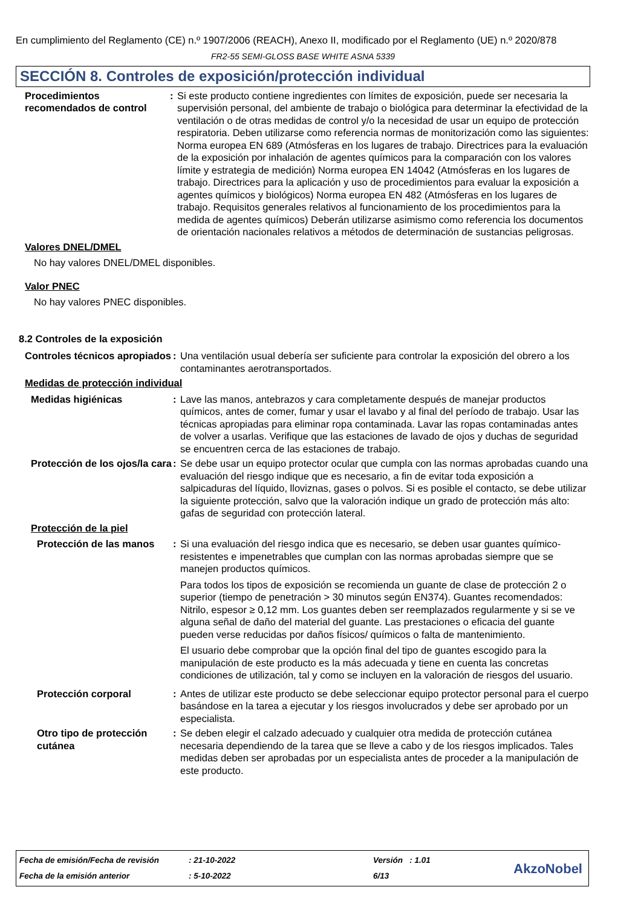En cumplimiento del Reglamento (CE) n.º 1907/2006 (REACH), Anexo II, modificado por el Reglamento (UE) n.º 2020/878
FR2-55 SEMI-GLOSS BASE WHITE ASNA 5339
SECCIÓN 8. Controles de exposición/protección individual
Procedimientos recomendados de control
: Si este producto contiene ingredientes con límites de exposición, puede ser necesaria la supervisión personal, del ambiente de trabajo o biológica para determinar la efectividad de la ventilación o de otras medidas de control y/o la necesidad de usar un equipo de protección respiratoria. Deben utilizarse como referencia normas de monitorización como las siguientes: Norma europea EN 689 (Atmósferas en los lugares de trabajo. Directrices para la evaluación de la exposición por inhalación de agentes químicos para la comparación con los valores límite y estrategia de medición) Norma europea EN 14042 (Atmósferas en los lugares de trabajo. Directrices para la aplicación y uso de procedimientos para evaluar la exposición a agentes químicos y biológicos) Norma europea EN 482 (Atmósferas en los lugares de trabajo. Requisitos generales relativos al funcionamiento de los procedimientos para la medida de agentes químicos) Deberán utilizarse asimismo como referencia los documentos de orientación nacionales relativos a métodos de determinación de sustancias peligrosas.
Valores DNEL/DMEL
No hay valores DNEL/DMEL disponibles.
Valor PNEC
No hay valores PNEC disponibles.
8.2 Controles de la exposición
Controles técnicos apropiados
: Una ventilación usual debería ser suficiente para controlar la exposición del obrero a los contaminantes aerotransportados.
Medidas de protección individual
Medidas higiénicas : Lave las manos, antebrazos y cara completamente después de manejar productos químicos, antes de comer, fumar y usar el lavabo y al final del período de trabajo. Usar las técnicas apropiadas para eliminar ropa contaminada. Lavar las ropas contaminadas antes de volver a usarlas. Verifique que las estaciones de lavado de ojos y duchas de seguridad se encuentren cerca de las estaciones de trabajo.
Protección de los ojos/la cara
: Se debe usar un equipo protector ocular que cumpla con las normas aprobadas cuando una evaluación del riesgo indique que es necesario, a fin de evitar toda exposición a salpicaduras del líquido, lloviznas, gases o polvos. Si es posible el contacto, se debe utilizar la siguiente protección, salvo que la valoración indique un grado de protección más alto: gafas de seguridad con protección lateral.
Protección de la piel
Protección de las manos
: Si una evaluación del riesgo indica que es necesario, se deben usar guantes químico-resistentes e impenetrables que cumplan con las normas aprobadas siempre que se manejen productos químicos.
Para todos los tipos de exposición se recomienda un guante de clase de protección 2 o superior (tiempo de penetración > 30 minutos según EN374). Guantes recomendados: Nitrilo, espesor ≥ 0,12 mm. Los guantes deben ser reemplazados regularmente y si se ve alguna señal de daño del material del guante. Las prestaciones o eficacia del guante pueden verse reducidas por daños físicos/ químicos o falta de mantenimiento.
El usuario debe comprobar que la opción final del tipo de guantes escogido para la manipulación de este producto es la más adecuada y tiene en cuenta las concretas condiciones de utilización, tal y como se incluyen en la valoración de riesgos del usuario.
Protección corporal : Antes de utilizar este producto se debe seleccionar equipo protector personal para el cuerpo basándose en la tarea a ejecutar y los riesgos involucrados y debe ser aprobado por un especialista.
Otro tipo de protección cutánea
: Se deben elegir el calzado adecuado y cualquier otra medida de protección cutánea necesaria dependiendo de la tarea que se lleve a cabo y de los riesgos implicados. Tales medidas deben ser aprobadas por un especialista antes de proceder a la manipulación de este producto.
Fecha de emisión/Fecha de revisión
: 21-10-2022 Versión : 1.01
Fecha de la emisión anterior : 5-10-2022 6/13 AkzoNobel